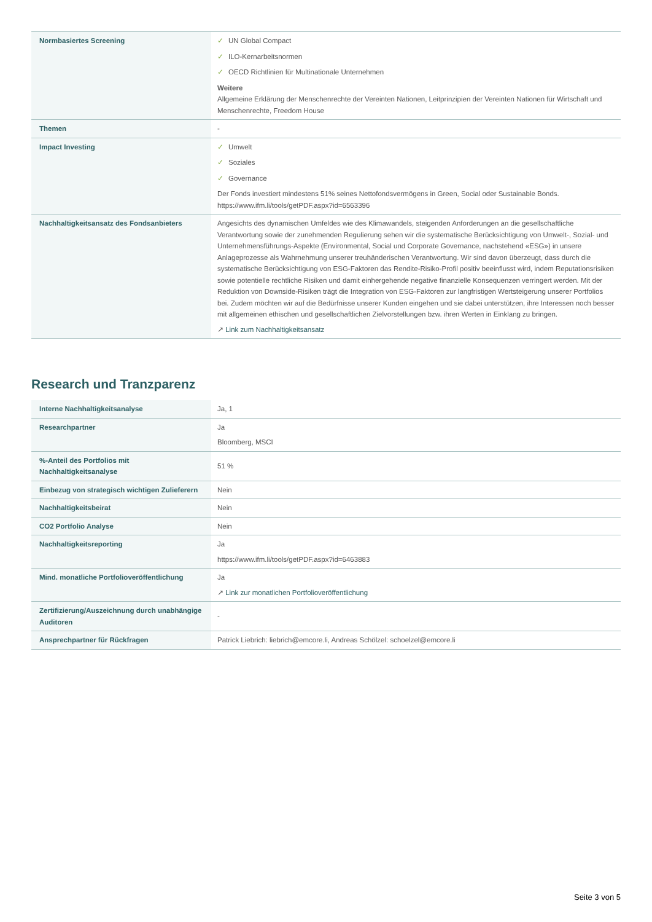| Normbasiertes Screening | ✓ UN Global Compact ✓ ILO-Kernarbeitsnormen ✓ OECD Richtlinien für Multinationale Unternehmen Weitere Allgemeine Erklärung der Menschenrechte der Vereinten Nationen, Leitprinzipien der Vereinten Nationen für Wirtschaft und Menschenrechte, Freedom House |
| Themen | - |
| Impact Investing | ✓ Umwelt ✓ Soziales ✓ Governance Der Fonds investiert mindestens 51% seines Nettofondsvermögens in Green, Social oder Sustainable Bonds. https://www.ifm.li/tools/getPDF.aspx?id=6563396 |
| Nachhaltigkeitsansatz des Fondsanbieters | Angesichts des dynamischen Umfeldes wie des Klimawandels, steigenden Anforderungen an die gesellschaftliche Verantwortung sowie der zunehmenden Regulierung sehen wir die systematische Berücksichtigung von Umwelt-, Sozial- und Unternehmensführungs-Aspekte (Environmental, Social und Corporate Governance, nachstehend «ESG») in unsere Anlageprozesse als Wahrnehmung unserer treuhänderischen Verantwortung. Wir sind davon überzeugt, dass durch die systematische Berücksichtigung von ESG-Faktoren das Rendite-Risiko-Profil positiv beeinflusst wird, indem Reputationsrisiken sowie potentielle rechtliche Risiken und damit einhergehende negative finanzielle Konsequenzen verringert werden. Mit der Reduktion von Downside-Risiken trägt die Integration von ESG-Faktoren zur langfristigen Wertsteigerung unserer Portfolios bei. Zudem möchten wir auf die Bedürfnisse unserer Kunden eingehen und sie dabei unterstützen, ihre Interessen noch besser mit allgemeinen ethischen und gesellschaftlichen Zielvorstellungen bzw. ihren Werten in Einklang zu bringen. ↗ Link zum Nachhaltigkeitsansatz |
Research und Tranzparenz
| Interne Nachhaltigkeitsanalyse | Ja, 1 |
| Researchpartner | Ja Bloomberg, MSCI |
| %-Anteil des Portfolios mit Nachhaltigkeitsanalyse | 51 % |
| Einbezug von strategisch wichtigen Zulieferern | Nein |
| Nachhaltigkeitsbeirat | Nein |
| CO2 Portfolio Analyse | Nein |
| Nachhaltigkeitsreporting | Ja https://www.ifm.li/tools/getPDF.aspx?id=6463883 |
| Mind. monatliche Portfolioveröffentlichung | Ja ↗ Link zur monatlichen Portfolioveröffentlichung |
| Zertifizierung/Auszeichnung durch unabhängige Auditoren | - |
| Ansprechpartner für Rückfragen | Patrick Liebrich: liebrich@emcore.li, Andreas Schölzel: schoelzel@emcore.li |
Seite 3 von 5